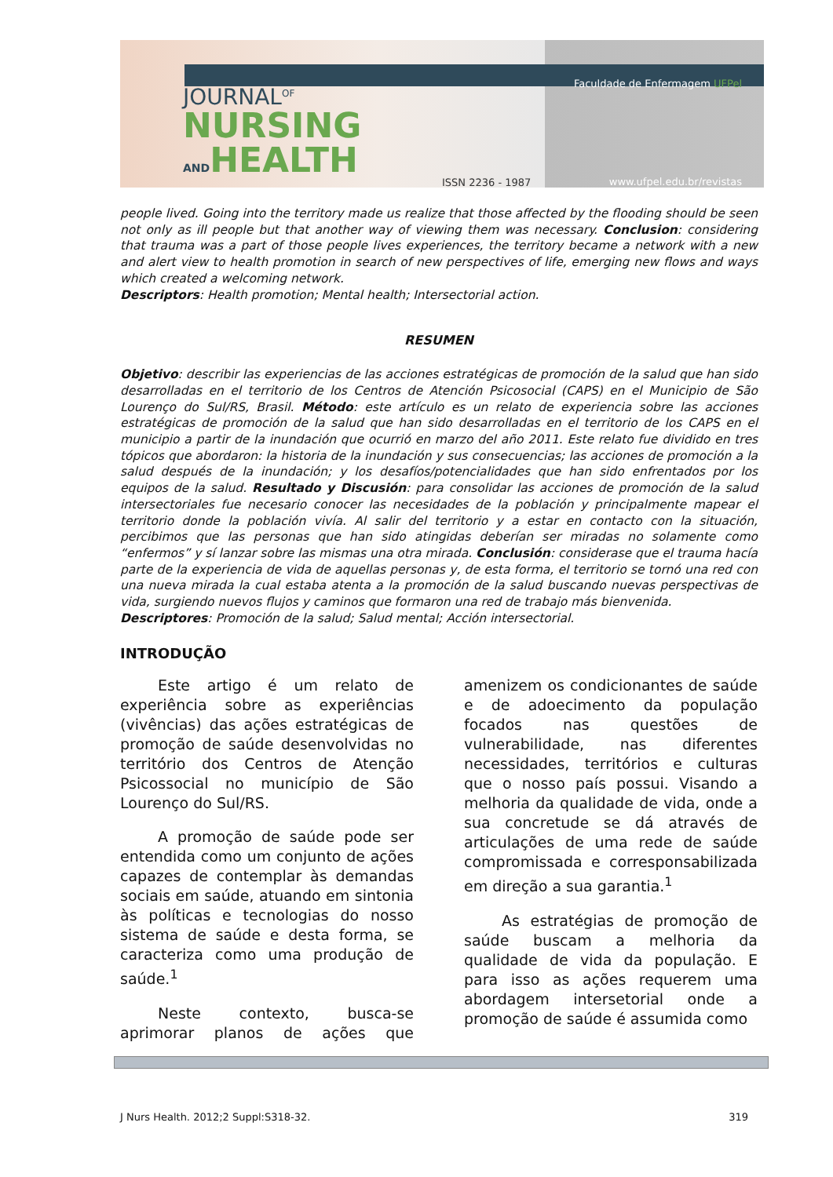JOURNAL<sup>OF</sup>
NURSING
ANDHEALTH
ISSN 2236 - 1987
Faculdade de Enfermagem UFPel
www.ufpel.edu.br/revistas
people lived. Going into the territory made us realize that those affected by the flooding should be seen not only as ill people but that another way of viewing them was necessary. Conclusion: considering that trauma was a part of those people lives experiences, the territory became a network with a new and alert view to health promotion in search of new perspectives of life, emerging new flows and ways which created a welcoming network.
Descriptors: Health promotion; Mental health; Intersectorial action.
RESUMEN
Objetivo: describir las experiencias de las acciones estratégicas de promoción de la salud que han sido desarrolladas en el territorio de los Centros de Atención Psicosocial (CAPS) en el Municipio de São Lourenço do Sul/RS, Brasil. Método: este artículo es un relato de experiencia sobre las acciones estratégicas de promoción de la salud que han sido desarrolladas en el territorio de los CAPS en el municipio a partir de la inundación que ocurrió en marzo del año 2011. Este relato fue dividido en tres tópicos que abordaron: la historia de la inundación y sus consecuencias; las acciones de promoción a la salud después de la inundación; y los desafíos/potencialidades que han sido enfrentados por los equipos de la salud. Resultado y Discusión: para consolidar las acciones de promoción de la salud intersectoriales fue necesario conocer las necesidades de la población y principalmente mapear el territorio donde la población vivía. Al salir del territorio y a estar en contacto con la situación, percibimos que las personas que han sido atingidas deberían ser miradas no solamente como “enfermos” y sí lanzar sobre las mismas una otra mirada. Conclusión: considerase que el trauma hacía parte de la experiencia de vida de aquellas personas y, de esta forma, el territorio se tornó una red con una nueva mirada la cual estaba atenta a la promoción de la salud buscando nuevas perspectivas de vida, surgiendo nuevos flujos y caminos que formaron una red de trabajo más bienvenida.
Descriptores: Promoción de la salud; Salud mental; Acción intersectorial.
INTRODUÇÃO
Este artigo é um relato de experiência sobre as experiências (vivências) das ações estratégicas de promoção de saúde desenvolvidas no território dos Centros de Atenção Psicossocial no município de São Lourenço do Sul/RS.
A promoção de saúde pode ser entendida como um conjunto de ações capazes de contemplar às demandas sociais em saúde, atuando em sintonia às políticas e tecnologias do nosso sistema de saúde e desta forma, se caracteriza como uma produção de saúde.<sup>1</sup>
Neste contexto, busca-se aprimorar planos de ações que amenizem os condicionantes de saúde e de adoecimento da população focados nas questões de vulnerabilidade, nas diferentes necessidades, territórios e culturas que o nosso país possui. Visando a melhoria da qualidade de vida, onde a sua concretude se dá através de articulações de uma rede de saúde compromissada e corresponsabilizada em direção a sua garantia.<sup>1</sup>
As estratégias de promoção de saúde buscam a melhoria da qualidade de vida da população. E para isso as ações requerem uma abordagem intersetorial onde a promoção de saúde é assumida como
J Nurs Health. 2012;2 Suppl:S318-32. 319